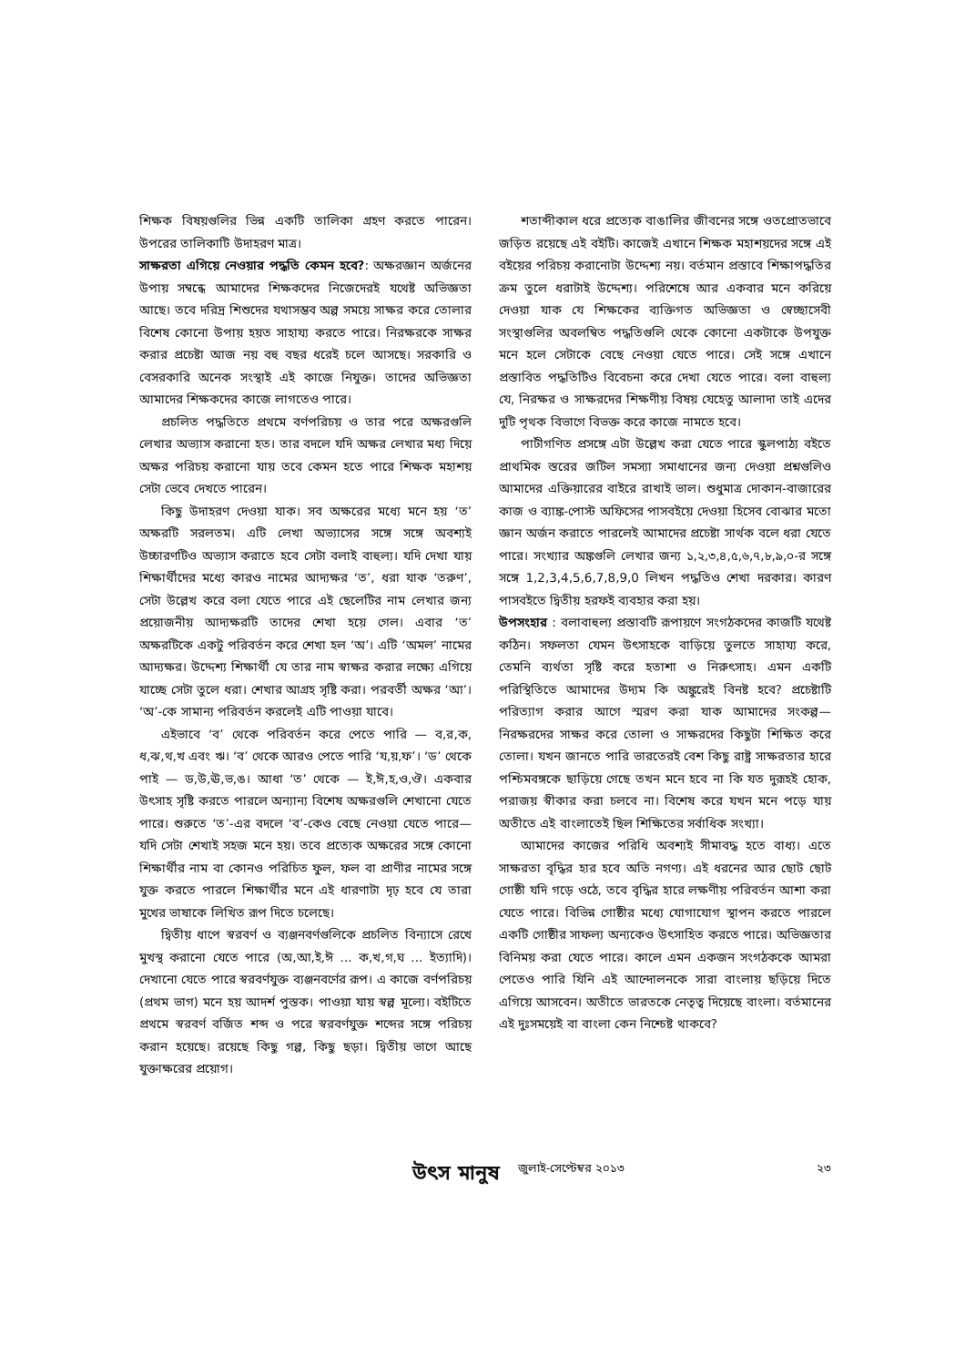শিক্ষক বিষয়গুলির ভিন্ন একটি তালিকা গ্রহণ করতে পারেন। উপরের তালিকাটি উদাহরণ মাত্র।
সাক্ষরতা এগিয়ে নেওয়ার পদ্ধতি কেমন হবে?: অক্ষরজ্ঞান অর্জনের উপায় সম্বন্ধে আমাদের শিক্ষকদের নিজেদেরই যথেষ্ট অভিজ্ঞতা আছে। তবে দরিদ্র শিশুদের যথাসম্ভব অল্প সময়ে সাক্ষর করে তোলার বিশেষ কোনো উপায় হয়ত সাহায্য করতে পারে। নিরক্ষরকে সাক্ষর করার প্রচেষ্টা আজ নয় বহু বছর ধরেই চলে আসছে। সরকারি ও বেসরকারি অনেক সংস্থাই এই কাজে নিযুক্ত। তাদের অভিজ্ঞতা আমাদের শিক্ষকদের কাজে লাগতেও পারে।
প্রচলিত পদ্ধতিতে প্রথমে বর্ণপরিচয় ও তার পরে অক্ষরগুলি লেখার অভ্যাস করানো হত। তার বদলে যদি অক্ষর লেখার মধ্য দিয়ে অক্ষর পরিচয় করানো যায় তবে কেমন হতে পারে শিক্ষক মহাশয় সেটা ভেবে দেখতে পারেন।
কিছু উদাহরণ দেওয়া যাক। সব অক্ষরের মধ্যে মনে হয় ‘ত’ অক্ষরটি সরলতম। এটি লেখা অভ্যাসের সঙ্গে সঙ্গে অবশ্যই উচ্চারণটিও অভ্যাস করাতে হবে সেটা বলাই বাহুল্য। যদি দেখা যায় শিক্ষার্থীদের মধ্যে কারও নামের আদ্যক্ষর ‘ত’, ধরা যাক ‘তরুণ’, সেটা উল্লেখ করে বলা যেতে পারে এই ছেলেটির নাম লেখার জন্য প্রয়োজনীয় আদ্যক্ষরটি তাদের শেখা হয়ে গেল। এবার ‘ত’ অক্ষরটিকে একটু পরিবর্তন করে শেখা হল ‘অ’। এটি ‘অমল’ নামের আদ্যক্ষর। উদ্দেশ্য শিক্ষার্থী যে তার নাম স্বাক্ষর করার লক্ষ্যে এগিয়ে যাচ্ছে সেটা তুলে ধরা। শেখার আগ্রহ সৃষ্টি করা। পরবর্তী অক্ষর ‘আ’। ‘অ’-কে সামান্য পরিবর্তন করলেই এটি পাওয়া যাবে।
এইভাবে ‘ব’ থেকে পরিবর্তন করে পেতে পারি — ব,র,ক, ধ,ঝ,থ,খ এবং ঋ। ‘ব’ থেকে আরও পেতে পারি ‘য,য়,ফ’। ‘ড’ থেকে পাই — ড,উ,ঊ,ভ,ঙ। আধা ‘ত’ থেকে — ই,ঈ,হ,ও,ঔ। একবার উৎসাহ সৃষ্টি করতে পারলে অন্যান্য বিশেষ অক্ষরগুলি শেখানো যেতে পারে। শুরুতে ‘ত’-এর বদলে ‘ব’-কেও বেছে নেওয়া যেতে পারে— যদি সেটা শেখাই সহজ মনে হয়। তবে প্রত্যেক অক্ষরের সঙ্গে কোনো শিক্ষার্থীর নাম বা কোনও পরিচিত ফুল, ফল বা প্রাণীর নামের সঙ্গে যুক্ত করতে পারলে শিক্ষার্থীর মনে এই ধারণাটা দৃঢ় হবে যে তারা মুখের ভাষাকে লিখিত রূপ দিতে চলেছে।
দ্বিতীয় ধাপে স্বরবর্ণ ও ব্যঞ্জনবর্ণগুলিকে প্রচলিত বিন্যাসে রেখে মুখস্থ করানো যেতে পারে (অ,আ,ই,ঈ ... ক,খ,গ,ঘ ... ইত্যাদি)। দেখানো যেতে পারে স্বরবর্ণযুক্ত ব্যঞ্জনবর্ণের রূপ। এ কাজে বর্ণপরিচয় (প্রথম ভাগ) মনে হয় আদর্শ পুস্তক। পাওয়া যায় স্বল্প মূল্যে। বইটিতে প্রথমে স্বরবর্ণ বর্জিত শব্দ ও পরে স্বরবর্ণযুক্ত শব্দের সঙ্গে পরিচয় করান হয়েছে। রয়েছে কিছু গল্প, কিছু ছড়া। দ্বিতীয় ভাগে আছে যুক্তাক্ষরের প্রয়োগ।
শতাব্দীকাল ধরে প্রত্যেক বাঙালির জীবনের সঙ্গে ওতপ্রোতভাবে জড়িত রয়েছে এই বইটি। কাজেই এখানে শিক্ষক মহাশয়দের সঙ্গে এই বইয়ের পরিচয় করানোটা উদ্দেশ্য নয়। বর্তমান প্রস্তাবে শিক্ষাপদ্ধতির ক্রম তুলে ধরাটাই উদ্দেশ্য। পরিশেষে আর একবার মনে করিয়ে দেওয়া যাক যে শিক্ষকের ব্যক্তিগত অভিজ্ঞতা ও স্বেচ্ছাসেবী সংস্থাগুলির অবলম্বিত পদ্ধতিগুলি থেকে কোনো একটাকে উপযুক্ত মনে হলে সেটাকে বেছে নেওয়া যেতে পারে। সেই সঙ্গে এখানে প্রস্তাবিত পদ্ধতিটিও বিবেচনা করে দেখা যেতে পারে। বলা বাহুল্য যে, নিরক্ষর ও সাক্ষরদের শিক্ষণীয় বিষয় যেহেতু আলাদা তাই এদের দুটি পৃথক বিভাগে বিভক্ত করে কাজে নামতে হবে।
পাটীগণিত প্রসঙ্গে এটা উল্লেখ করা যেতে পারে স্কুলপাঠ্য বইতে প্রাথমিক স্তরের জটিল সমস্যা সমাধানের জন্য দেওয়া প্রশ্নগুলিও আমাদের এক্তিয়ারের বাইরে রাখাই ভাল। শুধুমাত্র দোকান-বাজারের কাজ ও ব্যাঙ্ক-পোস্ট অফিসের পাসবইয়ে দেওয়া হিসেব বোঝার মতো জ্ঞান অর্জন করাতে পারলেই আমাদের প্রচেষ্টা সার্থক বলে ধরা যেতে পারে। সংখ্যার অঙ্কগুলি লেখার জন্য ১,২,৩,৪,৫,৬,৭,৮,৯,০-র সঙ্গে সঙ্গে 1,2,3,4,5,6,7,8,9,0 লিখন পদ্ধতিও শেখা দরকার। কারণ পাসবইতে দ্বিতীয় হরফই ব্যবহার করা হয়।
উপসংহার : বলাবাহুল্য প্রস্তাবটি রূপায়ণে সংগঠকদের কাজটি যথেষ্ট কঠিন। সফলতা যেমন উৎসাহকে বাড়িয়ে তুলতে সাহায্য করে, তেমনি ব্যর্থতা সৃষ্টি করে হতাশা ও নিরুৎসাহ। এমন একটি পরিস্থিতিতে আমাদের উদ্যম কি অঙ্কুরেই বিনষ্ট হবে? প্রচেষ্টাটি পরিত্যাগ করার আগে স্মরণ করা যাক আমাদের সংকল্প— নিরক্ষরদের সাক্ষর করে তোলা ও সাক্ষরদের কিছুটা শিক্ষিত করে তোলা। যখন জানতে পারি ভারতেরই বেশ কিছু রাষ্ট্র সাক্ষরতার হারে পশ্চিমবঙ্গকে ছাড়িয়ে গেছে তখন মনে হবে না কি যত দুরূহই হোক, পরাজয় স্বীকার করা চলবে না। বিশেষ করে যখন মনে পড়ে যায় অতীতে এই বাংলাতেই ছিল শিক্ষিতের সর্বাধিক সংখ্যা।
আমাদের কাজের পরিধি অবশ্যই সীমাবদ্ধ হতে বাধ্য। এতে সাক্ষরতা বৃদ্ধির হার হবে অতি নগণ্য। এই ধরনের আর ছোট ছোট গোষ্ঠী যদি গড়ে ওঠে, তবে বৃদ্ধির হারে লক্ষণীয় পরিবর্তন আশা করা যেতে পারে। বিভিন্ন গোষ্ঠীর মধ্যে যোগাযোগ স্থাপন করতে পারলে একটি গোষ্ঠীর সাফল্য অন্যকেও উৎসাহিত করতে পারে। অভিজ্ঞতার বিনিময় করা যেতে পারে। কালে এমন একজন সংগঠককে আমরা পেতেও পারি যিনি এই আন্দোলনকে সারা বাংলায় ছড়িয়ে দিতে এগিয়ে আসবেন। অতীতে ভারতকে নেতৃত্ব দিয়েছে বাংলা। বর্তমানের এই দুঃসময়েই বা বাংলা কেন নিশ্চেষ্ট থাকবে?
উৎস মানুষ জুলাই-সেপ্টেম্বর ২০১৩ ২৩